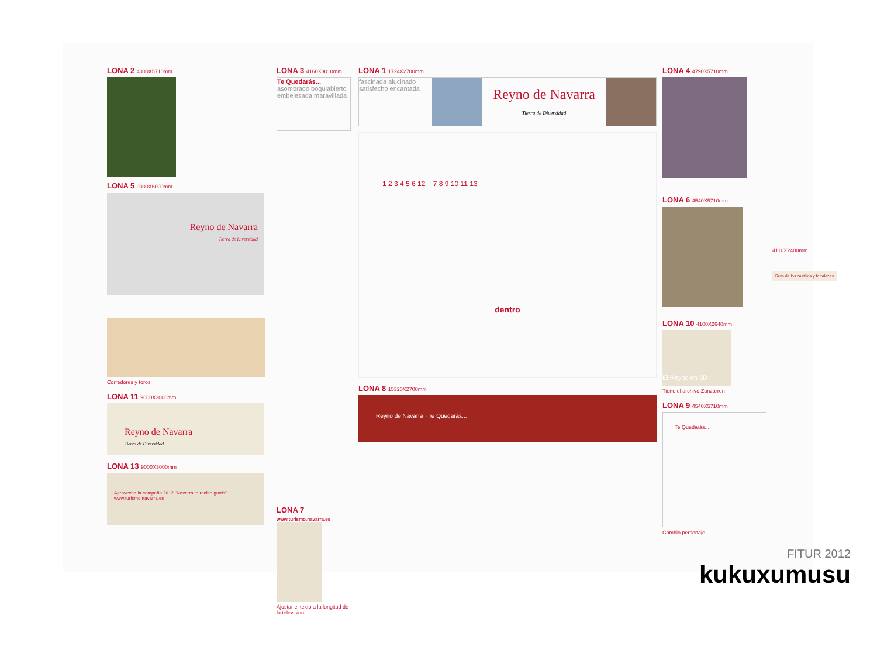LONA 2 4000X5710mm
LONA 5 9000X6000mm
Reyno de Navarra
Tierra de Diversidad
Corredores y toros
LONA 11 9000X3000mm
Reyno de Navarra
Tierra de Diversidad
LONA 13 9000X3000mm
Aprovecha la campaña 2012 "Navarra te recibe gratis" www.turismo.navarra.es
LONA 3 4160X3010mm
Te Quedarás... asombrado boquiabierto embelesada maravillada
LONA 7
www.turismo.navarra.es
Ajustar el texto a la longitud de la television
LONA 1 1724X2700mm
fascinada alucinado satisfecho encantada
Reyno de Navarra
Tierra de Diversidad
1 2 3 4 5 6 12 7 8 9 10 11 13
dentro
LONA 8 15320X2700mm
Reyno de Navarra · Te Quedarás...
LONA 4 4790X5710mm
LONA 6 4540X5710mm
4110X2400mm
Ruta de los castillos y fortalezas
LONA 10 4100X2640mm
El Reyno en 3D
Tiene el archivo Zunzarren
LONA 9 4540X5710mm
Te Quedarás...
Cambio personaje
FITUR 2012
kukuxumusu